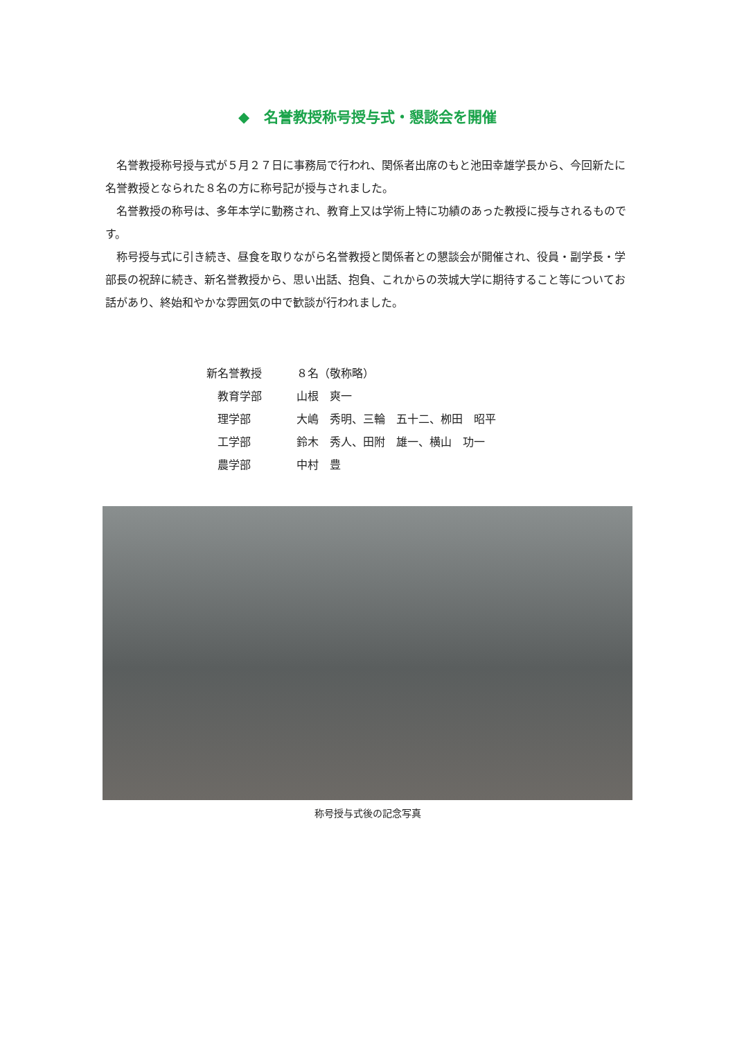◆　名誉教授称号授与式・懇談会を開催
名誉教授称号授与式が５月２７日に事務局で行われ、関係者出席のもと池田幸雄学長から、今回新たに名誉教授となられた８名の方に称号記が授与されました。
名誉教授の称号は、多年本学に勤務され、教育上又は学術上特に功績のあった教授に授与されるものです。
称号授与式に引き続き、昼食を取りながら名誉教授と関係者との懇談会が開催され、役員・副学長・学部長の祝辞に続き、新名誉教授から、思い出話、抱負、これからの茨城大学に期待すること等についてお話があり、終始和やかな雰囲気の中で歓談が行われました。
| 新名誉教授 | ８名（敬称略） |
| 教育学部 | 山根 爽一 |
| 理学部 | 大嶋 秀明、三輪 五十二、栁田 昭平 |
| 工学部 | 鈴木 秀人、田附 雄一、横山 功一 |
| 農学部 | 中村 豊 |
称号授与式後の記念写真